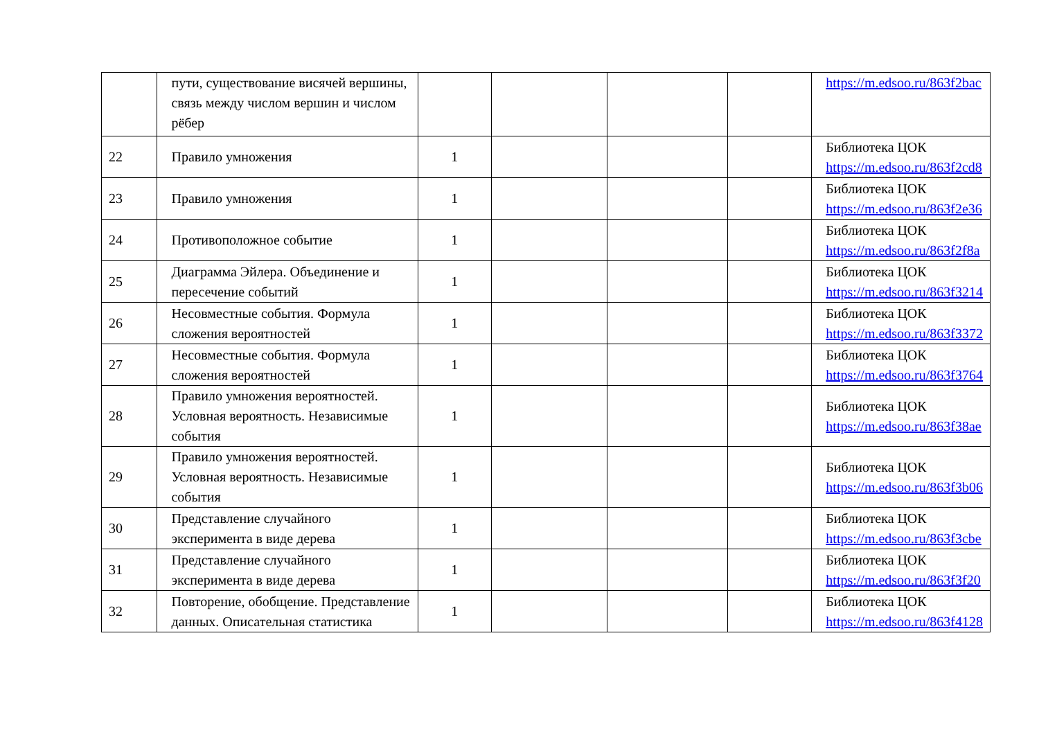| | пути, существование висячей вершины, связь между числом вершин и числом рёбер | | | | | https://m.edsoo.ru/863f2bac |
| 22 | Правило умножения | 1 | | | | Библиотека ЦОК https://m.edsoo.ru/863f2cd8 |
| 23 | Правило умножения | 1 | | | | Библиотека ЦОК https://m.edsoo.ru/863f2e36 |
| 24 | Противоположное событие | 1 | | | | Библиотека ЦОК https://m.edsoo.ru/863f2f8a |
| 25 | Диаграмма Эйлера. Объединение и пересечение событий | 1 | | | | Библиотека ЦОК https://m.edsoo.ru/863f3214 |
| 26 | Несовместные события. Формула сложения вероятностей | 1 | | | | Библиотека ЦОК https://m.edsoo.ru/863f3372 |
| 27 | Несовместные события. Формула сложения вероятностей | 1 | | | | Библиотека ЦОК https://m.edsoo.ru/863f3764 |
| 28 | Правило умножения вероятностей. Условная вероятность. Независимые события | 1 | | | | Библиотека ЦОК https://m.edsoo.ru/863f38ae |
| 29 | Правило умножения вероятностей. Условная вероятность. Независимые события | 1 | | | | Библиотека ЦОК https://m.edsoo.ru/863f3b06 |
| 30 | Представление случайного эксперимента в виде дерева | 1 | | | | Библиотека ЦОК https://m.edsoo.ru/863f3cbe |
| 31 | Представление случайного эксперимента в виде дерева | 1 | | | | Библиотека ЦОК https://m.edsoo.ru/863f3f20 |
| 32 | Повторение, обобщение. Представление данных. Описательная статистика | 1 | | | | Библиотека ЦОК https://m.edsoo.ru/863f4128 |